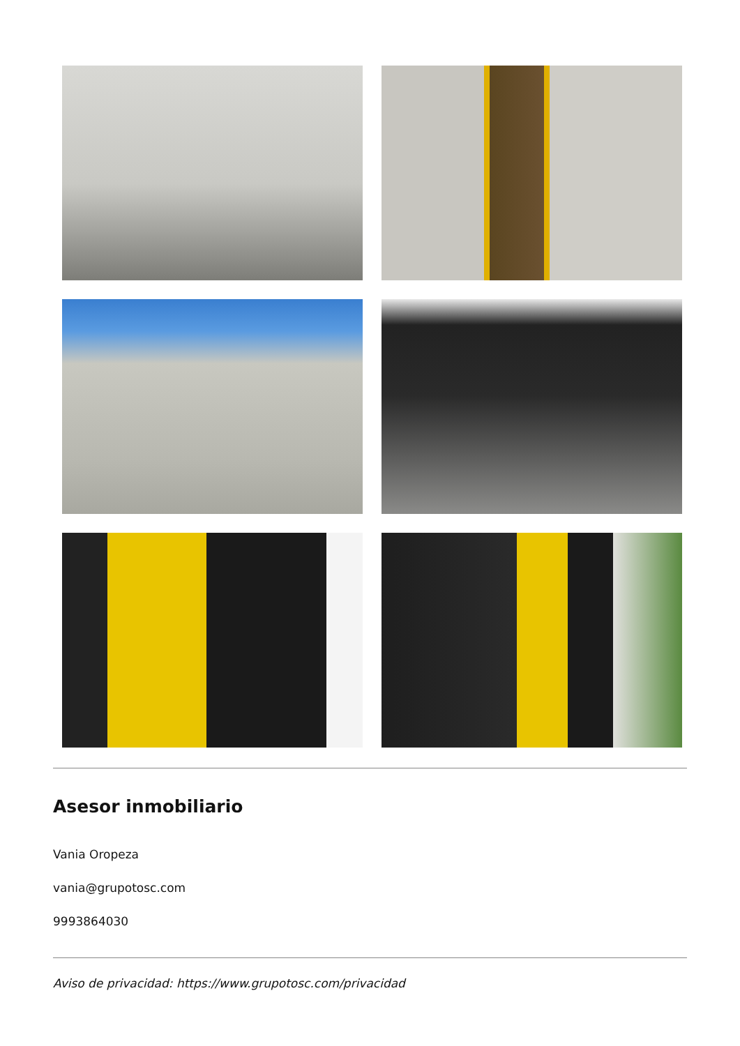Asesor inmobiliario
Vania Oropeza
vania@grupotosc.com
9993864030
Aviso de privacidad: https://www.grupotosc.com/privacidad